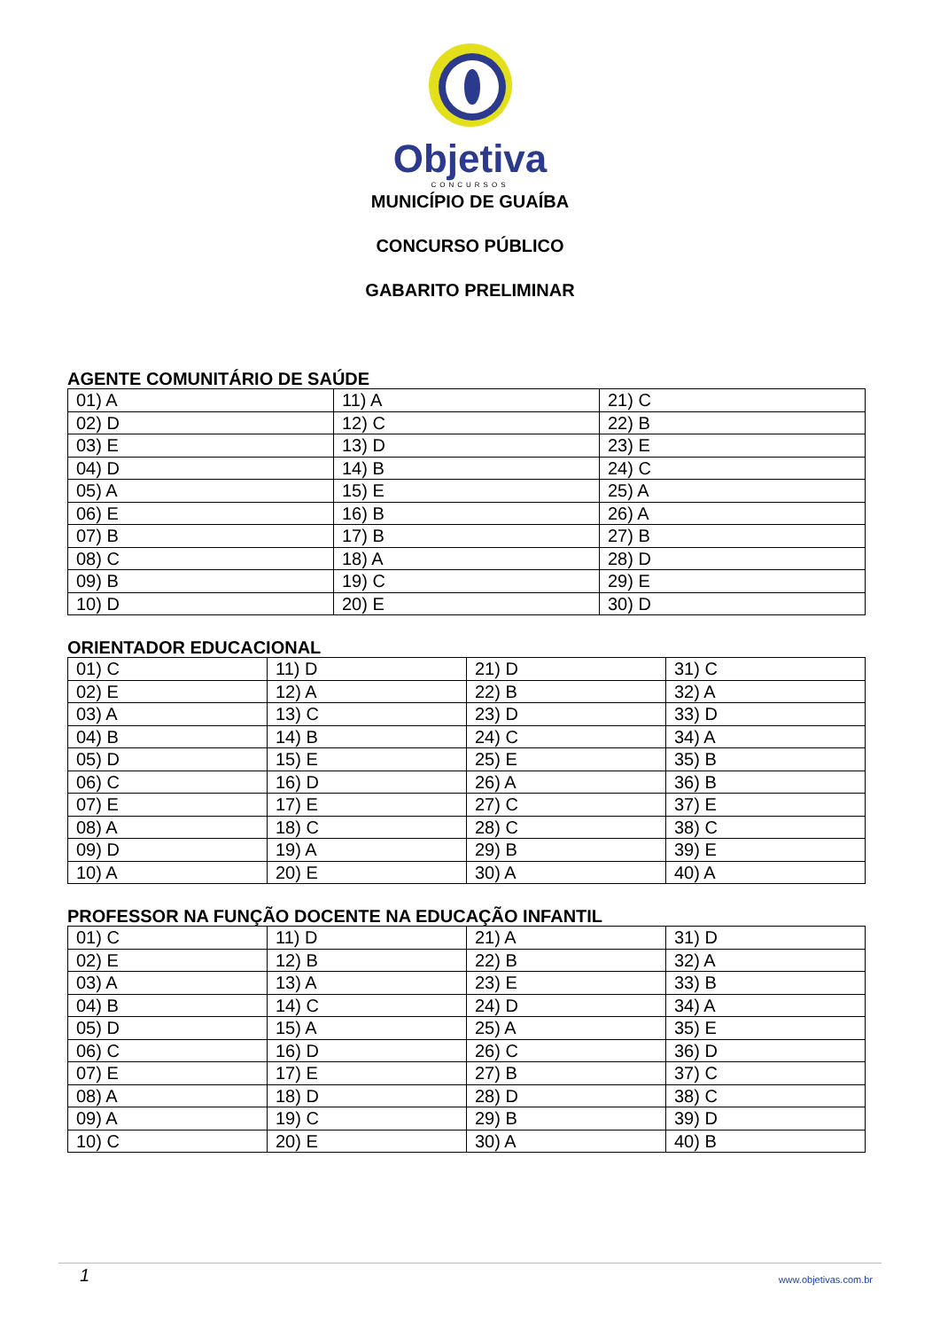Objetiva
CONCURSOS
MUNICÍPIO DE GUAÍBA
CONCURSO PÚBLICO
GABARITO PRELIMINAR
AGENTE COMUNITÁRIO DE SAÚDE
| 01) A | 11) A | 21) C |
| 02) D | 12) C | 22) B |
| 03) E | 13) D | 23) E |
| 04) D | 14) B | 24) C |
| 05) A | 15) E | 25) A |
| 06) E | 16) B | 26) A |
| 07) B | 17) B | 27) B |
| 08) C | 18) A | 28) D |
| 09) B | 19) C | 29) E |
| 10) D | 20) E | 30) D |
ORIENTADOR EDUCACIONAL
| 01) C | 11) D | 21) D | 31) C |
| 02) E | 12) A | 22) B | 32) A |
| 03) A | 13) C | 23) D | 33) D |
| 04) B | 14) B | 24) C | 34) A |
| 05) D | 15) E | 25) E | 35) B |
| 06) C | 16) D | 26) A | 36) B |
| 07) E | 17) E | 27) C | 37) E |
| 08) A | 18) C | 28) C | 38) C |
| 09) D | 19) A | 29) B | 39) E |
| 10) A | 20) E | 30) A | 40) A |
PROFESSOR NA FUNÇÃO DOCENTE NA EDUCAÇÃO INFANTIL
| 01) C | 11) D | 21) A | 31) D |
| 02) E | 12) B | 22) B | 32) A |
| 03) A | 13) A | 23) E | 33) B |
| 04) B | 14) C | 24) D | 34) A |
| 05) D | 15) A | 25) A | 35) E |
| 06) C | 16) D | 26) C | 36) D |
| 07) E | 17) E | 27) B | 37) C |
| 08) A | 18) D | 28) D | 38) C |
| 09) A | 19) C | 29) B | 39) D |
| 10) C | 20) E | 30) A | 40) B |
1 www.objetivas.com.br